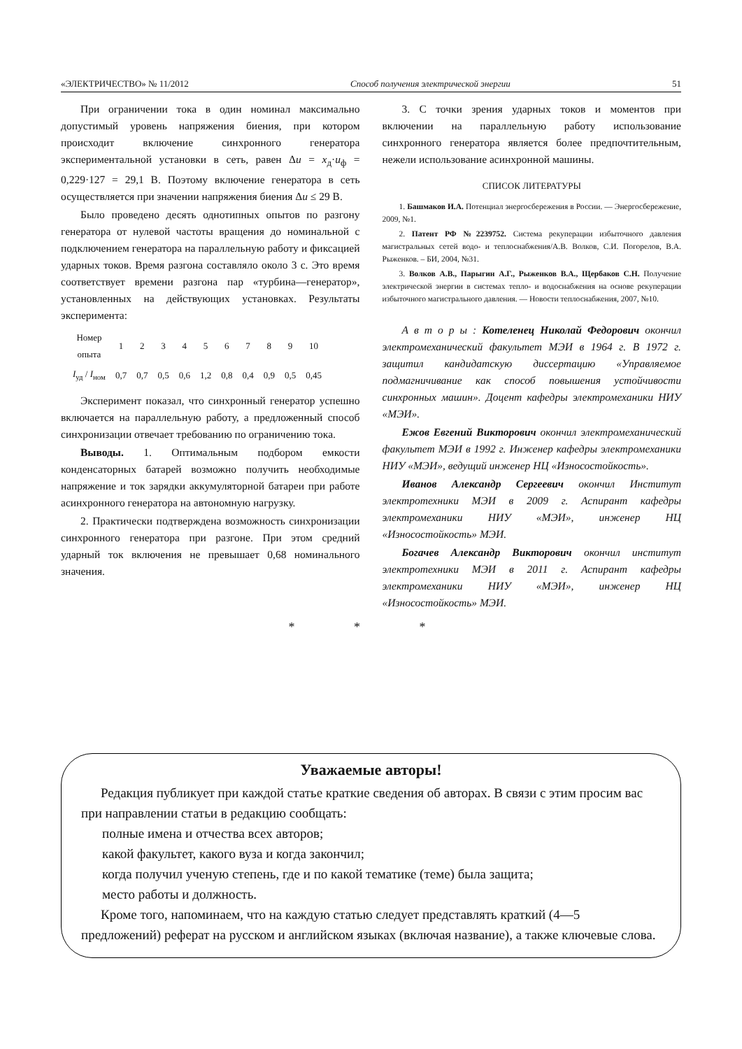«ЭЛЕКТРИЧЕСТВО» № 11/2012 Способ получения электрической энергии 51
При ограничении тока в один номинал максимально допустимый уровень напряжения биения, при котором происходит включение синхронного генератора экспериментальной установки в сеть, равен Δu = x<sub>д</sub>·u<sub>ф</sub> = 0,229·127 = 29,1 В. Поэтому включение генератора в сеть осуществляется при значении напряжения биения Δu ≤ 29 В.
Было проведено десять однотипных опытов по разгону генератора от нулевой частоты вращения до номинальной с подключением генератора на параллельную работу и фиксацией ударных токов. Время разгона составляло около 3 с. Это время соответствует времени разгона пар «турбина—генератор», установленных на действующих установках. Результаты эксперимента:
| Номер опыта | 1 | 2 | 3 | 4 | 5 | 6 | 7 | 8 | 9 | 10 |
| I<sub>уд</sub> / I<sub>ном</sub> | 0,7 | 0,7 | 0,5 | 0,6 | 1,2 | 0,8 | 0,4 | 0,9 | 0,5 | 0,45 |
Эксперимент показал, что синхронный генератор успешно включается на параллельную работу, а предложенный способ синхронизации отвечает требованию по ограничению тока.
Выводы. 1. Оптимальным подбором емкости конденсаторных батарей возможно получить необходимые напряжение и ток зарядки аккумуляторной батареи при работе асинхронного генератора на автономную нагрузку.
2. Практически подтверждена возможность синхронизации синхронного генератора при разгоне. При этом средний ударный ток включения не превышает 0,68 номинального значения.
3. С точки зрения ударных токов и моментов при включении на параллельную работу использование синхронного генератора является более предпочтительным, нежели использование асинхронной машины.
СПИСОК ЛИТЕРАТУРЫ
1. Башмаков И.А. Потенциал энергосбережения в России. — Энергосбережение, 2009, №1.
2. Патент РФ №2239752. Система рекуперации избыточного давления магистральных сетей водо- и теплоснабжения/А.В. Волков, С.И. Погорелов, В.А. Рыженков. – БИ, 2004, №31.
3. Волков А.В., Парыгин А.Г., Рыженков В.А., Щербаков С.Н. Получение электрической энергии в системах тепло- и водоснабжения на основе рекуперации избыточного магистрального давления. — Новости теплоснабжения, 2007, №10.
А в т о р ы : Котеленец Николай Федорович окончил электромеханический факультет МЭИ в 1964 г. В 1972 г. защитил кандидатскую диссертацию «Управляемое подмагничивание как способ повышения устойчивости синхронных машин». Доцент кафедры электромеханики НИУ «МЭИ».
Ежов Евгений Викторович окончил электромеханический факультет МЭИ в 1992 г. Инженер кафедры электромеханики НИУ «МЭИ», ведущий инженер НЦ «Износостойкость».
Иванов Александр Сергеевич окончил Институт электротехники МЭИ в 2009 г. Аспирант кафедры электромеханики НИУ «МЭИ», инженер НЦ «Износостойкость» МЭИ.
Богачев Александр Викторович окончил институт электротехники МЭИ в 2011 г. Аспирант кафедры электромеханики НИУ «МЭИ», инженер НЦ «Износостойкость» МЭИ.
* * *
Уважаемые авторы!
Редакция публикует при каждой статье краткие сведения об авторах. В связи с этим просим вас при направлении статьи в редакцию сообщать:
полные имена и отчества всех авторов;
какой факультет, какого вуза и когда закончил;
когда получил ученую степень, где и по какой тематике (теме) была защита;
место работы и должность.
Кроме того, напоминаем, что на каждую статью следует представлять краткий (4—5 предложений) реферат на русском и английском языках (включая название), а также ключевые слова.